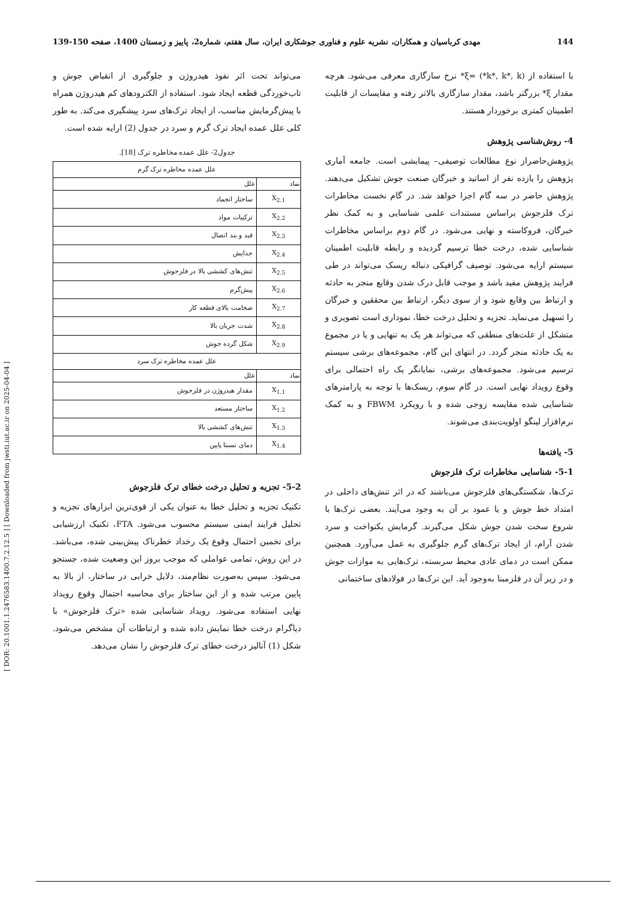139-150 مهدی کرباسیان و همکاران، نشریه علوم و فناوری جوشکاری ایران، سال هفتم، شماره2، پاییز و زمستان 1400، صفحه 144
[ DOR: 20.1001.1.2476583.1400.7.2.12.5 ] [ Downloaded from jwsti.iut.ac.ir on 2025-04-04 ]
با استفاده از (k*, k*, k*) =ξ* نرخ سازگاری معرفی می‌شود. هرچه مقدار ξ* بزرگتر باشد، مقدار سازگاری بالاتر رفته و مقایسات از قابلیت اطمینان کمتری برخوردار هستند.
4- روش‌شناسی پژوهش
پژوهش‌حاضراز نوع مطالعات توصیفی– پیمایشی است. جامعه آماری پژوهش را یازده نفر از اساتید و خبرگان صنعت جوش تشکیل می‌دهند. پژوهش حاضر در سه گام اجرا خواهد شد. در گام نخست مخاطرات ترک فلزجوش براساس مستندات علمی شناسایی و به کمک نظر خبرگان، فروکاسته و نهایی می‌شود. در گام دوم براساس مخاطرات شناسایی شده، درخت خطا ترسیم گردیده و رابطه قابلیت اطمینان سیستم ارایه می‌شود. توصیف گرافیکی دنباله ریسک می‌تواند در طی فرایند پژوهش مفید باشد و موجب قابل درک شدن وقایع منجر به حادثه و ارتباط بین وقایع شود و از سوی دیگر، ارتباط بین محققین و خبرگان را تسهیل می‌نماید. تجزیه و تحلیل درخت خطا، نموداری است تصویری و متشکل از علت‌های منطقی که می‌تواند هر یک به تنهایی و یا در مجموع به یک حادثه منجر گردد. در انتهای این گام، مجموعه‌های برشی سیستم ترسیم می‌شود. مجموعه‌های برشی، نمایانگر یک راه احتمالی برای وقوع رویداد نهایی است. در گام سوم، ریسک‌ها با توجه به پارامترهای شناسایی شده مقایسه زوجی شده و با رویکرد FBWM و به کمک نرم‌افزار لینگو اولویت‌بندی می‌شوند.
5- یافته‌ها
5-1- شناسایی مخاطرات ترک فلزجوش
ترک‌ها، شکستگی‌های فلزجوش می‌باشند که در اثر تنش‌های داخلی در امتداد خط جوش و یا عمود بر آن به وجود می‌آیند. بعضی ترک‌ها با شروع سخت شدن جوش شکل می‌گیرند. گرمایش یکنواخت و سرد شدن آرام، از ایجاد ترک‌های گرم جلوگیری به عمل می‌آورد. همچنین ممکن است در دمای عادی محیط سربسته، ترک‌هایی به موازات جوش و در زیر آن در فلزمبنا به‌وجود آید. این ترک‌ها در فولادهای ساختمانی
می‌تواند تحت اثر نفوذ هیدروژن و جلوگیری از انقباض جوش و تاب‌خوردگی قطعه ایجاد شود. استفاده از الکترودهای کم هیدروژن همراه با پیش‌گرمایش مناسب، از ایجاد ترک‌های سرد پیشگیری می‌کند. به طور کلی علل عمده ایجاد ترک گرم و سرد در جدول (2) ارایه شده است.
جدول2- علل عمده مخاطره ترک [18].
| علل عمده مخاطره ترک گرم | |
| نماد | علل |
| X<sub>2.1</sub> | ساختار انجماد |
| X<sub>2.2</sub> | ترکیبات مواد |
| X<sub>2.3</sub> | قید و بند اتصال |
| X<sub>2.4</sub> | جدایش |
| X<sub>2.5</sub> | تنش‌های کششی بالا در فلزجوش |
| X<sub>2.6</sub> | پیش‌گرم |
| X<sub>2.7</sub> | ضخامت بالای قطعه کار |
| X<sub>2.8</sub> | شدت جریان بالا |
| X<sub>2.9</sub> | شکل گرده جوش |
| علل عمده مخاطره ترک سرد | |
| نماد | علل |
| X<sub>1.1</sub> | مقدار هیدروژن در فلزجوش |
| X<sub>1.2</sub> | ساختار مستعد |
| X<sub>1.3</sub> | تنش‌های کششی بالا |
| X<sub>1.4</sub> | دمای نسبتا پایین |
5-2- تجزیه و تحلیل درخت خطای ترک فلزجوش
تکنیک تجزیه و تحلیل خطا به عنوان یکی از قوی‌ترین ابزارهای تجزیه و تحلیل فرایند ایمنی سیستم محسوب می‌شود. FTA، تکنیک ارزشیابی برای تخمین احتمال وقوع یک رخداد خطرناک پیش‌بینی شده، می‌باشد. در این روش، تمامی عواملی که موجب بروز این وضعیت شده، جستجو می‌شود. سپس به‌صورت نظام‌مند، دلایل خرابی در ساختار، از بالا به پایین مرتب شده و از این ساختار برای محاسبه احتمال وقوع رویداد نهایی استفاده می‌شود. رویداد شناسایی شده «ترک فلزجوش» با دیاگرام درخت خطا نمایش داده شده و ارتباطات آن مشخص می‌شود. شکل (1) آنالیز درخت خطای ترک فلزجوش را نشان می‌دهد.